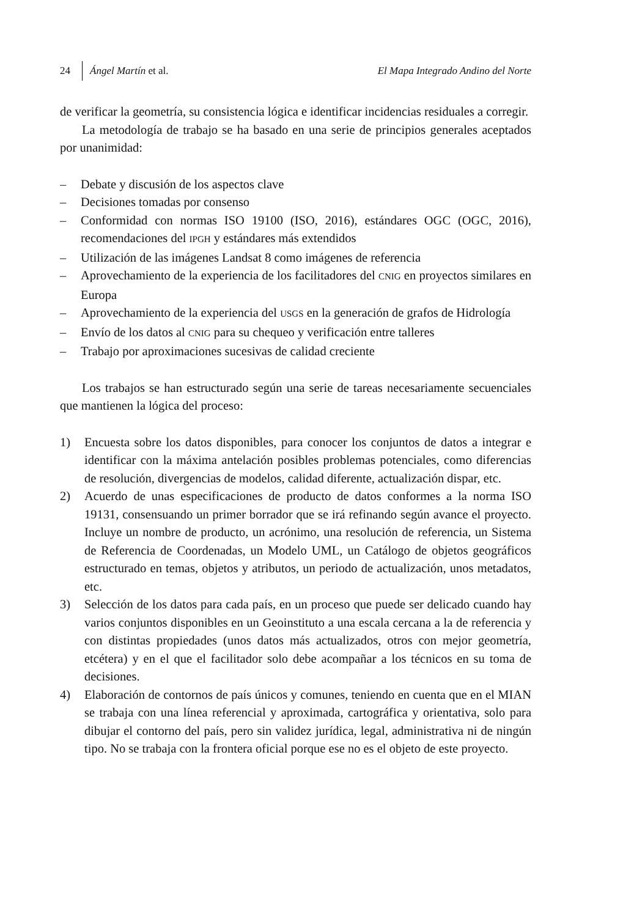24 Ángel Martín et al. El Mapa Integrado Andino del Norte
de verificar la geometría, su consistencia lógica e identificar incidencias residuales a corregir.
La metodología de trabajo se ha basado en una serie de principios generales aceptados por unanimidad:
– Debate y discusión de los aspectos clave
– Decisiones tomadas por consenso
– Conformidad con normas ISO 19100 (ISO, 2016), estándares OGC (OGC, 2016), recomendaciones del IPGH y estándares más extendidos
– Utilización de las imágenes Landsat 8 como imágenes de referencia
– Aprovechamiento de la experiencia de los facilitadores del CNIG en proyectos similares en Europa
– Aprovechamiento de la experiencia del USGS en la generación de grafos de Hidrología
– Envío de los datos al CNIG para su chequeo y verificación entre talleres
– Trabajo por aproximaciones sucesivas de calidad creciente
Los trabajos se han estructurado según una serie de tareas necesariamente secuenciales que mantienen la lógica del proceso:
1) Encuesta sobre los datos disponibles, para conocer los conjuntos de datos a integrar e identificar con la máxima antelación posibles problemas potenciales, como diferencias de resolución, divergencias de modelos, calidad diferente, actualización dispar, etc.
2) Acuerdo de unas especificaciones de producto de datos conformes a la norma ISO 19131, consensuando un primer borrador que se irá refinando según avance el proyecto. Incluye un nombre de producto, un acrónimo, una resolución de referencia, un Sistema de Referencia de Coordenadas, un Modelo UML, un Catálogo de objetos geográficos estructurado en temas, objetos y atributos, un periodo de actualización, unos metadatos, etc.
3) Selección de los datos para cada país, en un proceso que puede ser delicado cuando hay varios conjuntos disponibles en un Geoinstituto a una escala cercana a la de referencia y con distintas propiedades (unos datos más actualizados, otros con mejor geometría, etcétera) y en el que el facilitador solo debe acompañar a los técnicos en su toma de decisiones.
4) Elaboración de contornos de país únicos y comunes, teniendo en cuenta que en el MIAN se trabaja con una línea referencial y aproximada, cartográfica y orientativa, solo para dibujar el contorno del país, pero sin validez jurídica, legal, administrativa ni de ningún tipo. No se trabaja con la frontera oficial porque ese no es el objeto de este proyecto.